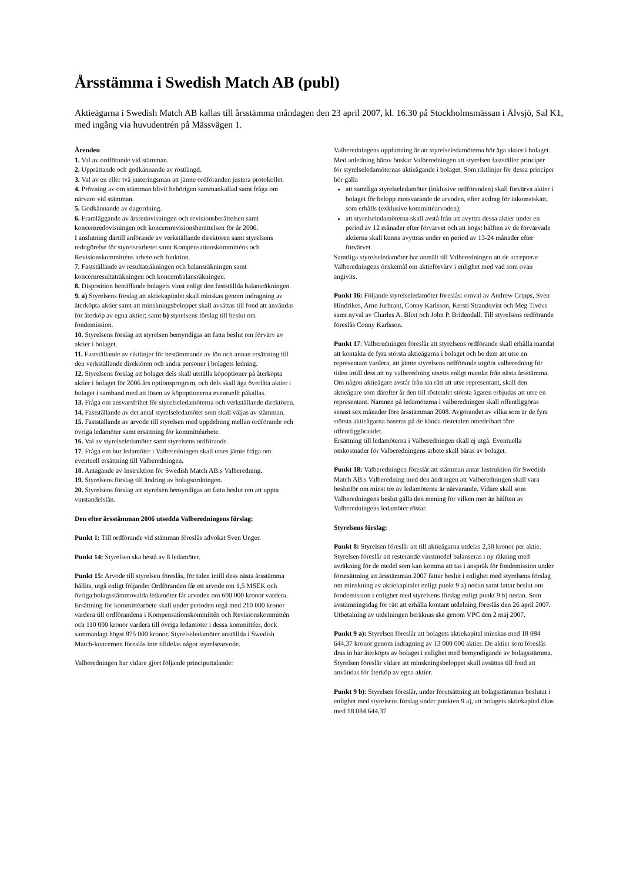Årsstämma i Swedish Match AB (publ)
Aktieägarna i Swedish Match AB kallas till årsstämma måndagen den 23 april 2007, kl. 16.30 på Stockholmsmässan i Älvsjö, Sal K1, med ingång via huvudentrén på Mässvägen 1.
Ärenden
1. Val av ordförande vid stämman.
2. Upprättande och godkännande av röstlängd.
3. Val av en eller två justeringsmän att jämte ordföranden justera protokollet.
4. Prövning av om stämman blivit behörigen sammankallad samt fråga om närvaro vid stämman.
5. Godkännande av dagordning.
6. Framläggande av årsredovisningen och revisionsberättelsen samt koncernredovisningen och koncernrevisionsberättelsen för år 2006.
I anslutning därtill anförande av verkställande direktören samt styrelsens redogörelse för styrelsearbetet samt Kompensationskommitténs och Revisionskommitténs arbete och funktion.
7. Fastställande av resultaträkningen och balansräkningen samt koncernresultaträkningen och koncernbalansräkningen.
8. Disposition beträffande bolagets vinst enligt den fastställda balansräkningen.
9. a) Styrelsens förslag att aktiekapitalet skall minskas genom indragning av återköpta aktier samt att minskningsbeloppet skall avsättas till fond att användas för återköp av egna aktier; samt b) styrelsens förslag till beslut om fondemission.
10. Styrelsens förslag att styrelsen bemyndigas att fatta beslut om förvärv av aktier i bolaget.
11. Fastställande av riktlinjer för bestämmande av lön och annan ersättning till den verkställande direktören och andra personer i bolagets ledning.
12. Styrelsens förslag att bolaget dels skall utställa köpoptioner på återköpta aktier i bolaget för 2006 års optionsprogram, och dels skall äga överlåta aktier i bolaget i samband med att lösen av köpoptionerna eventuellt påkallas.
13. Fråga om ansvarsfrihet för styrelseledamöterna och verkställande direktören.
14. Fastställande av det antal styrelseledamöter som skall väljas av stämman.
15. Fastställande av arvode till styrelsen med uppdelning mellan ordförande och övriga ledamöter samt ersättning för kommittéarbete.
16. Val av styrelseledamöter samt styrelsens ordförande.
17. Fråga om hur ledamöter i Valberedningen skall utses jämte fråga om eventuell ersättning till Valberedningen.
18. Antagande av Instruktion för Swedish Match AB:s Valberedning.
19. Styrelsens förslag till ändring av bolagsordningen.
20. Styrelsens förslag att styrelsen bemyndigas att fatta beslut om att uppta vinstandelslån.
Den efter årsstämman 2006 utsedda Valberedningens förslag:
Punkt 1: Till ordförande vid stämman föreslås advokat Sven Unger.
Punkt 14: Styrelsen ska bestå av 8 ledamöter.
Punkt 15: Arvode till styrelsen föreslås, för tiden intill dess nästa årsstämma hållits, utgå enligt följande: Ordföranden får ett arvode om 1,5 MSEK och övriga bolagsstämmovalda ledamöter får arvoden om 600 000 kronor vardera. Ersättning för kommittéarbete skall under perioden utgå med 210 000 kronor vardera till ordförandena i Kompensationskommittén och Revisionskommittén och 110 000 kronor vardera till övriga ledamöter i dessa kommittéer, dock sammanlagt högst 875 000 kronor. Styrelseledamöter anställda i Swedish Match-koncernen föreslås inte tilldelas något styrelsearvode.
Valberedningen har vidare gjort följande principuttalande:
Valberedningens uppfattning är att styrelseledamöterna bör äga aktier i bolaget. Med anledning härav önskar Valberedningen att styrelsen fastställer principer för styrelseledamöternas aktieägande i bolaget. Som riktlinjer för dessa principer bör gälla
att samtliga styrelseledamöter (inklusive ordföranden) skall förvärva aktier i bolaget för belopp motsvarande de arvoden, efter avdrag för inkomstskatt, som erhålls (exklusive kommittéarvoden);
att styrelseledamöterna skall avstå från att avyttra dessa aktier under en period av 12 månader efter förvärvet och att högst hälften av de förvärvade aktierna skall kunna avyttras under en period av 13-24 månader efter förvärvet.
Samtliga styrelseledamöter har anmält till Valberedningen att de accepterar Valberedningens önskemål om aktieförvärv i enlighet med vad som ovan angivits.
Punkt 16: Följande styrelseledamöter föreslås: omval av Andrew Cripps, Sven Hindrikes, Arne Jurbrant, Conny Karlsson, Kersti Strandqvist och Meg Tivéus samt nyval av Charles A. Blixt och John P. Bridendall. Till styrelsens ordförande föreslås Conny Karlsson.
Punkt 17: Valberedningen föreslår att styrelsens ordförande skall erhålla mandat att kontakta de fyra största aktieägarna i bolaget och be dem att utse en representant vardera, att jämte styrelsens ordförande utgöra valberedning för tiden intill dess att ny valberedning utsetts enligt mandat från nästa årsstämma. Om någon aktieägare avstår från sin rätt att utse representant, skall den aktieägare som därefter är den till röstetalet största ägaren erbjudas att utse en representant. Namnen på ledamöterna i valberedningen skall offentliggöras senast sex månader före årsstämman 2008. Avgörandet av vilka som är de fyra största aktieägarna baseras på de kända röstetalen omedelbart före offentliggörandet.
Ersättning till ledamöterna i Valberedningen skall ej utgå. Eventuella omkostnader för Valberedningens arbete skall bäras av bolaget.
Punkt 18: Valberedningen föreslår att stämman antar Instruktion för Swedish Match AB:s Valberedning med den ändringen att Valberedningen skall vara beslutför om minst tre av ledamöterna är närvarande. Vidare skall som Valberedningens beslut gälla den mening för vilken mer än hälften av Valberedningens ledamöter röstar.
Styrelsens förslag:
Punkt 8: Styrelsen föreslår att till aktieägarna utdelas 2,50 kronor per aktie. Styrelsen föreslår att resterande vinstmedel balanseras i ny räkning med avräkning för de medel som kan komma att tas i anspråk för fondemission under förutsättning att årsstämman 2007 fattar beslut i enlighet med styrelsens förslag om minskning av aktiekapitalet enligt punkt 9 a) nedan samt fattar beslut om fondemission i enlighet med styrelsens förslag enligt punkt 9 b) nedan. Som avstämningsdag för rätt att erhålla kontant utdelning föreslås den 26 april 2007. Utbetalning av utdelningen beräknas ske genom VPC den 2 maj 2007.
Punkt 9 a): Styrelsen föreslår att bolagets aktiekapital minskas med 18 084 644,37 kronor genom indragning av 13 000 000 aktier. De aktier som föreslås dras in har återköpts av bolaget i enlighet med bemyndigande av bolagsstämma. Styrelsen föreslår vidare att minskningsbeloppet skall avsättas till fond att användas för återköp av egna aktier.
Punkt 9 b): Styrelsen föreslår, under förutsättning att bolagsstämman beslutat i enlighet med styrelsens förslag under punkten 9 a), att bolagets aktiekapital ökas med 18 084 644,37